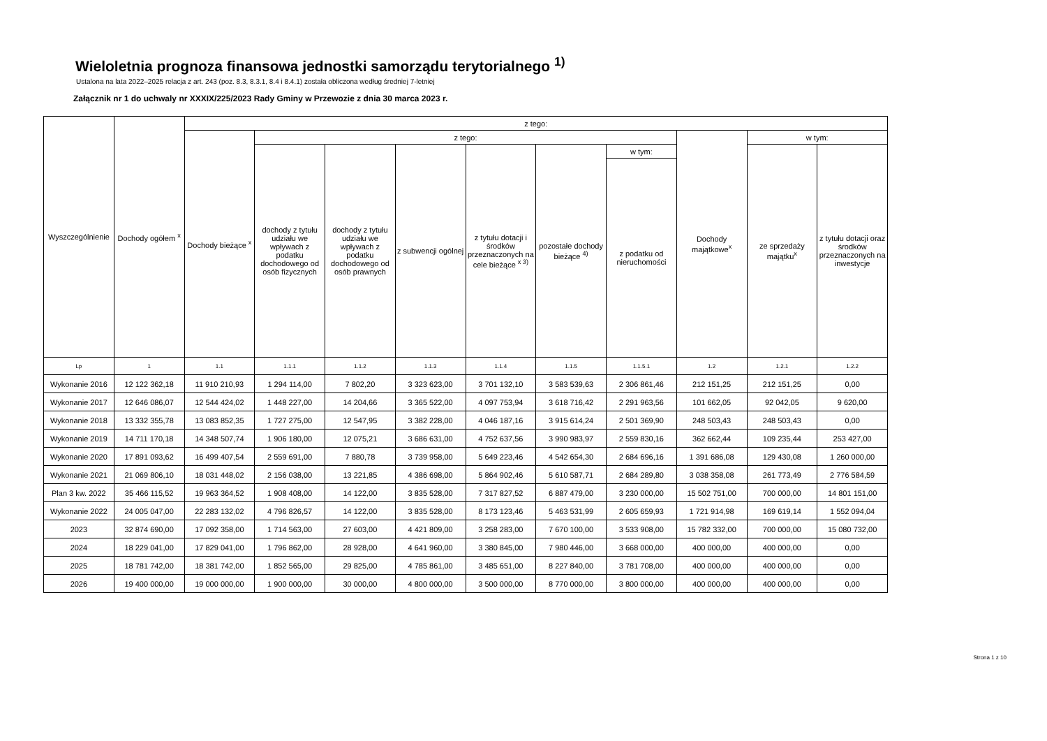Wieloletnia prognoza finansowa jednostki samorządu terytorialnego <sup>1)</sup>
Ustalona na lata 2022–2025 relacja z art. 243 (poz. 8.3, 8.3.1, 8.4 i 8.4.1) została obliczona według średniej 7-letniej
Załącznik nr 1 do uchwaly nr XXXIX/225/2023 Rady Gminy w Przewozie z dnia 30 marca 2023 r.
| Wyszczególnienie | Dochody ogółem <sup>x</sup> | z tego: | | | | | | | | | |
| --- | --- | --- | --- | --- | --- | --- | --- | --- | --- | --- | --- |
| | | Dochody bieżące <sup>x</sup> | z tego: | | | | | | Dochody majątkowe<sup>x</sup> | w tym: | |
| | | | dochody z tytułu udziału we wpływach z podatku dochodowego od osób fizycznych | dochody z tytułu udziału we wpływach z podatku dochodowego od osób prawnych | z subwencji ogólnej | z tytułu dotacji i środków przeznaczonych na cele bieżące <sup>x 3)</sup> | pozostałe dochody bieżące <sup>4)</sup> | w tym: | | ze sprzedaży majątku<sup>x</sup> | z tytułu dotacji oraz środków przeznaczonych na inwestycje |
| | | | | | | | | z podatku od nieruchomości | | | |
| Lp | 1 | 1.1 | 1.1.1 | 1.1.2 | 1.1.3 | 1.1.4 | 1.1.5 | 1.1.5.1 | 1.2 | 1.2.1 | 1.2.2 |
| Wykonanie 2016 | 12 122 362,18 | 11 910 210,93 | 1 294 114,00 | 7 802,20 | 3 323 623,00 | 3 701 132,10 | 3 583 539,63 | 2 306 861,46 | 212 151,25 | 212 151,25 | 0,00 |
| Wykonanie 2017 | 12 646 086,07 | 12 544 424,02 | 1 448 227,00 | 14 204,66 | 3 365 522,00 | 4 097 753,94 | 3 618 716,42 | 2 291 963,56 | 101 662,05 | 92 042,05 | 9 620,00 |
| Wykonanie 2018 | 13 332 355,78 | 13 083 852,35 | 1 727 275,00 | 12 547,95 | 3 382 228,00 | 4 046 187,16 | 3 915 614,24 | 2 501 369,90 | 248 503,43 | 248 503,43 | 0,00 |
| Wykonanie 2019 | 14 711 170,18 | 14 348 507,74 | 1 906 180,00 | 12 075,21 | 3 686 631,00 | 4 752 637,56 | 3 990 983,97 | 2 559 830,16 | 362 662,44 | 109 235,44 | 253 427,00 |
| Wykonanie 2020 | 17 891 093,62 | 16 499 407,54 | 2 559 691,00 | 7 880,78 | 3 739 958,00 | 5 649 223,46 | 4 542 654,30 | 2 684 696,16 | 1 391 686,08 | 129 430,08 | 1 260 000,00 |
| Wykonanie 2021 | 21 069 806,10 | 18 031 448,02 | 2 156 038,00 | 13 221,85 | 4 386 698,00 | 5 864 902,46 | 5 610 587,71 | 2 684 289,80 | 3 038 358,08 | 261 773,49 | 2 776 584,59 |
| Plan 3 kw. 2022 | 35 466 115,52 | 19 963 364,52 | 1 908 408,00 | 14 122,00 | 3 835 528,00 | 7 317 827,52 | 6 887 479,00 | 3 230 000,00 | 15 502 751,00 | 700 000,00 | 14 801 151,00 |
| Wykonanie 2022 | 24 005 047,00 | 22 283 132,02 | 4 796 826,57 | 14 122,00 | 3 835 528,00 | 8 173 123,46 | 5 463 531,99 | 2 605 659,93 | 1 721 914,98 | 169 619,14 | 1 552 094,04 |
| 2023 | 32 874 690,00 | 17 092 358,00 | 1 714 563,00 | 27 603,00 | 4 421 809,00 | 3 258 283,00 | 7 670 100,00 | 3 533 908,00 | 15 782 332,00 | 700 000,00 | 15 080 732,00 |
| 2024 | 18 229 041,00 | 17 829 041,00 | 1 796 862,00 | 28 928,00 | 4 641 960,00 | 3 380 845,00 | 7 980 446,00 | 3 668 000,00 | 400 000,00 | 400 000,00 | 0,00 |
| 2025 | 18 781 742,00 | 18 381 742,00 | 1 852 565,00 | 29 825,00 | 4 785 861,00 | 3 485 651,00 | 8 227 840,00 | 3 781 708,00 | 400 000,00 | 400 000,00 | 0,00 |
| 2026 | 19 400 000,00 | 19 000 000,00 | 1 900 000,00 | 30 000,00 | 4 800 000,00 | 3 500 000,00 | 8 770 000,00 | 3 800 000,00 | 400 000,00 | 400 000,00 | 0,00 |
Strona 1 z 10